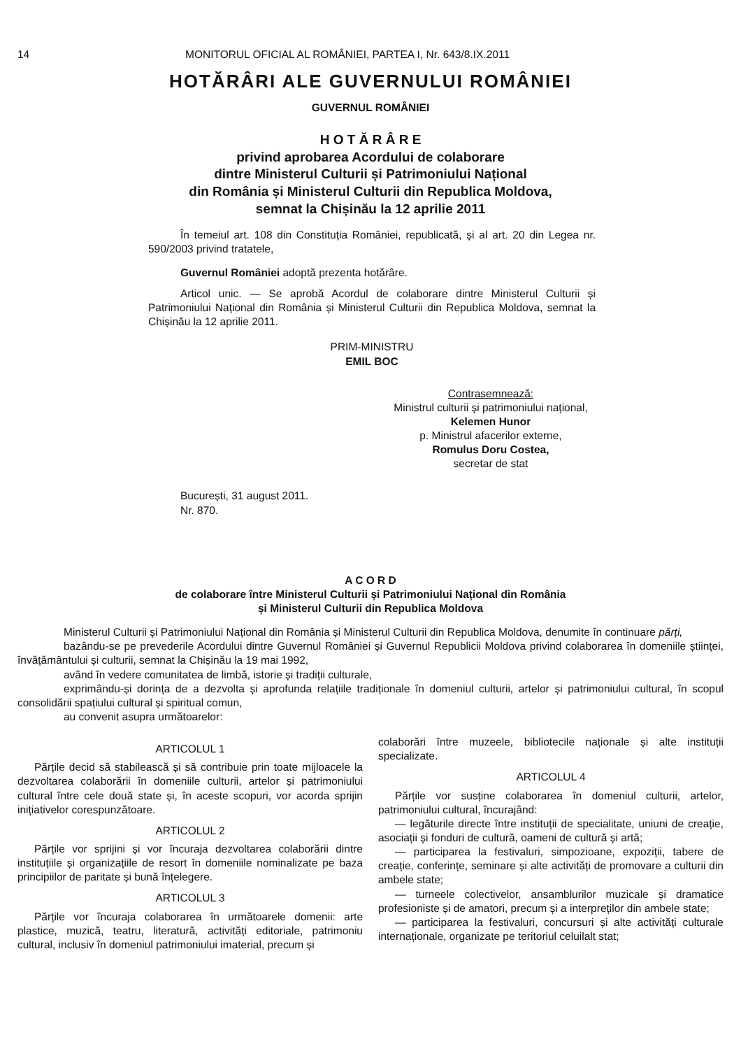14 MONITORUL OFICIAL AL ROMÂNIEI, PARTEA I, Nr. 643/8.IX.2011
HOTĂRÂRI ALE GUVERNULUI ROMÂNIEI
GUVERNUL ROMÂNIEI
H O T Ă R Â R E
privind aprobarea Acordului de colaborare
dintre Ministerul Culturii și Patrimoniului Național
din România și Ministerul Culturii din Republica Moldova,
semnat la Chișinău la 12 aprilie 2011
În temeiul art. 108 din Constituția României, republicată, și al art. 20 din Legea nr. 590/2003 privind tratatele,
Guvernul României adoptă prezenta hotărâre.
Articol unic. — Se aprobă Acordul de colaborare dintre Ministerul Culturii și Patrimoniului Național din România și Ministerul Culturii din Republica Moldova, semnat la Chișinău la 12 aprilie 2011.
PRIM-MINISTRU
EMIL BOC
Contrasemnează:
Ministrul culturii și patrimoniului național,
Kelemen Hunor
p. Ministrul afacerilor externe,
Romulus Doru Costea,
secretar de stat
București, 31 august 2011.
Nr. 870.
A C O R D
de colaborare între Ministerul Culturii și Patrimoniului Național din România
și Ministerul Culturii din Republica Moldova
Ministerul Culturii și Patrimoniului Național din România și Ministerul Culturii din Republica Moldova, denumite în continuare părți,
bazându-se pe prevederile Acordului dintre Guvernul României și Guvernul Republicii Moldova privind colaborarea în domeniile științei, învățământului și culturii, semnat la Chișinău la 19 mai 1992,
având în vedere comunitatea de limbă, istorie și tradiții culturale,
exprimându-și dorința de a dezvolta și aprofunda relațiile tradiționale în domeniul culturii, artelor și patrimoniului cultural, în scopul consolidării spațiului cultural și spiritual comun,
au convenit asupra următoarelor:
ARTICOLUL 1
Părțile decid să stabilească și să contribuie prin toate mijloacele la dezvoltarea colaborării în domeniile culturii, artelor și patrimoniului cultural între cele două state și, în aceste scopuri, vor acorda sprijin inițiativelor corespunzătoare.
ARTICOLUL 2
Părțile vor sprijini și vor încuraja dezvoltarea colaborării dintre instituțiile și organizațiile de resort în domeniile nominalizate pe baza principiilor de paritate și bună înțelegere.
ARTICOLUL 3
Părțile vor încuraja colaborarea în următoarele domenii: arte plastice, muzică, teatru, literatură, activități editoriale, patrimoniu cultural, inclusiv în domeniul patrimoniului imaterial, precum și
colaborări între muzeele, bibliotecile naționale și alte instituții specializate.
ARTICOLUL 4
Părțile vor susține colaborarea în domeniul culturii, artelor, patrimoniului cultural, încurajând:
— legăturile directe între instituții de specialitate, uniuni de creație, asociații și fonduri de cultură, oameni de cultură și artă;
— participarea la festivaluri, simpozioane, expoziții, tabere de creație, conferințe, seminare și alte activități de promovare a culturii din ambele state;
— turneele colectivelor, ansamblurilor muzicale și dramatice profesioniste și de amatori, precum și a interpreților din ambele state;
— participarea la festivaluri, concursuri și alte activități culturale internaționale, organizate pe teritoriul celuilalt stat;